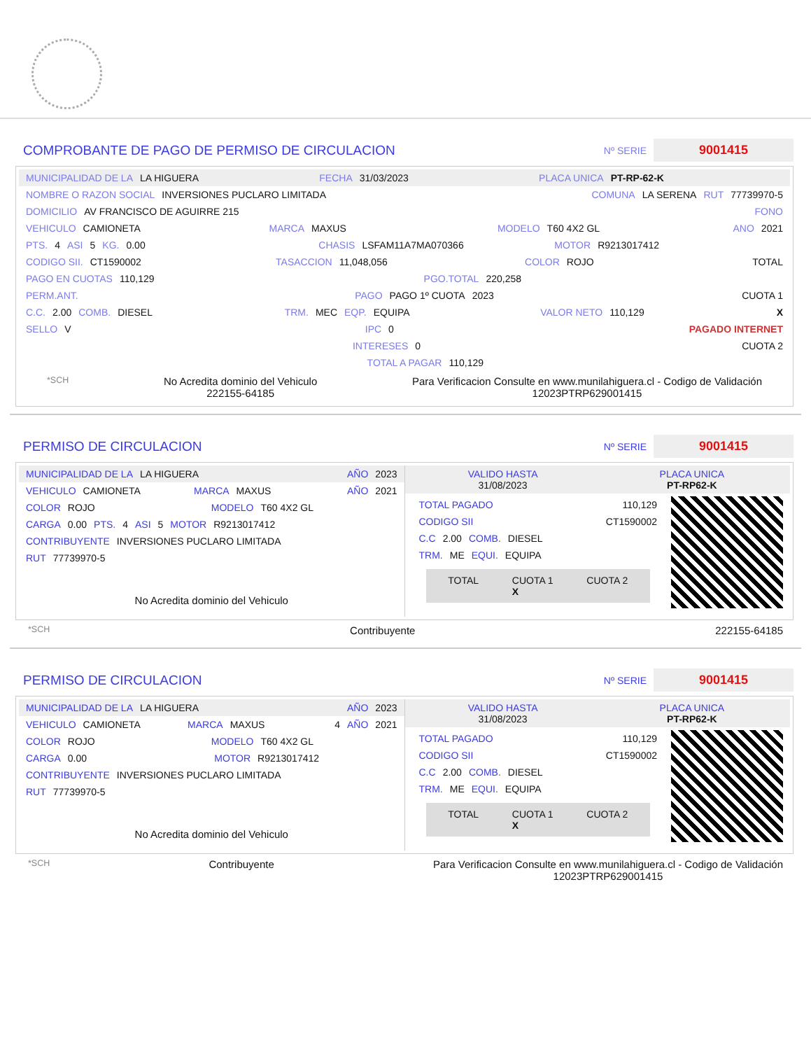COMPROBANTE DE PAGO DE PERMISO DE CIRCULACION
Nº SERIE
9001415
MUNICIPALIDAD DE LA LA HIGUERA FECHA 31/03/2023 PLACA UNICA PT-RP-62-K
NOMBRE O RAZON SOCIAL INVERSIONES PUCLARO LIMITADA COMUNA LA SERENA RUT 77739970-5
DOMICILIO AV FRANCISCO DE AGUIRRE 215 FONO
VEHICULO CAMIONETA MARCA MAXUS MODELO T60 4X2 GL ANO 2021
PTS. 4 ASI 5 KG. 0.00 CHASIS LSFAM11A7MA070366 MOTOR R9213017412
CODIGO SII. CT1590002 TASACCION 11,048,056 COLOR ROJO TOTAL
PAGO EN CUOTAS 110,129 PGO.TOTAL 220,258
PERM.ANT. PAGO PAGO 1º CUOTA 2023 CUOTA 1
C.C. 2.00 COMB. DIESEL TRM. MEC EQP. EQUIPA VALOR NETO 110,129 X
SELLO V IPC 0 PAGADO INTERNET
INTERESES 0 CUOTA 2
TOTAL A PAGAR 110,129
*SCH No Acredita dominio del Vehiculo
222155-64185 Para Verificacion Consulte en www.munilahiguera.cl - Codigo de Validación
12023PTRP629001415
PERMISO DE CIRCULACION
Nº SERIE
9001415
MUNICIPALIDAD DE LA LA HIGUERA AÑO 2023
VEHICULO CAMIONETA MARCA MAXUS AÑO 2021
COLOR ROJO MODELO T60 4X2 GL
CARGA 0.00 PTS. 4 ASI 5 MOTOR R9213017412
CONTRIBUYENTE INVERSIONES PUCLARO LIMITADA
RUT 77739970-5
No Acredita dominio del Vehiculo
VALIDO HASTA
31/08/2023 PLACA UNICA
PT-RP62-K
TOTAL PAGADO 110,129
CODIGO SII CT1590002
C.C 2.00 COMB. DIESEL
TRM. ME EQUI. EQUIPA
TOTAL CUOTA 1
X CUOTA 2
*SCH Contribuyente 222155-64185
PERMISO DE CIRCULACION
Nº SERIE
9001415
MUNICIPALIDAD DE LA LA HIGUERA AÑO 2023
VEHICULO CAMIONETA MARCA MAXUS 4 AÑO 2021
COLOR ROJO MODELO T60 4X2 GL
CARGA 0.00 MOTOR R9213017412
CONTRIBUYENTE INVERSIONES PUCLARO LIMITADA
RUT 77739970-5
No Acredita dominio del Vehiculo
VALIDO HASTA
31/08/2023 PLACA UNICA
PT-RP62-K
TOTAL PAGADO 110,129
CODIGO SII CT1590002
C.C 2.00 COMB. DIESEL
TRM. ME EQUI. EQUIPA
TOTAL CUOTA 1
X CUOTA 2
*SCH Contribuyente Para Verificacion Consulte en www.munilahiguera.cl - Codigo de Validación
12023PTRP629001415